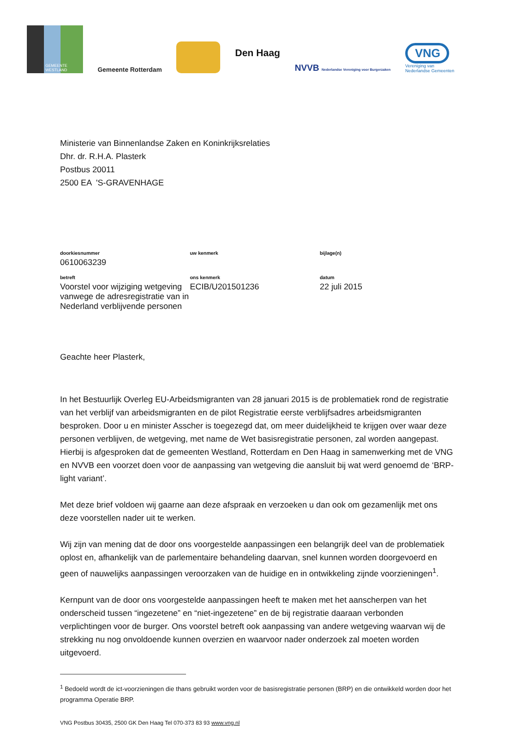GEMEENTE WESTLAND
Gemeente Rotterdam
Den Haag
NVVB Nederlandse Vereniging voor Burgerzaken
VNG
Vereniging van
Nederlandse Gemeenten
Ministerie van Binnenlandse Zaken en Koninkrijksrelaties
Dhr. dr. R.H.A. Plasterk
Postbus 20011
2500 EA 'S-GRAVENHAGE
| doorkiesnummer 0610063239 | uw kenmerk | bijlage(n) |
| betreft Voorstel voor wijziging wetgeving vanwege de adresregistratie van in Nederland verblijvende personen | ons kenmerk ECIB/U201501236 | datum 22 juli 2015 |
Geachte heer Plasterk,
In het Bestuurlijk Overleg EU-Arbeidsmigranten van 28 januari 2015 is de problematiek rond de registratie van het verblijf van arbeidsmigranten en de pilot Registratie eerste verblijfsadres arbeidsmigranten besproken. Door u en minister Asscher is toegezegd dat, om meer duidelijkheid te krijgen over waar deze personen verblijven, de wetgeving, met name de Wet basisregistratie personen, zal worden aangepast. Hierbij is afgesproken dat de gemeenten Westland, Rotterdam en Den Haag in samenwerking met de VNG en NVVB een voorzet doen voor de aanpassing van wetgeving die aansluit bij wat werd genoemd de ‘BRP-light variant’.
Met deze brief voldoen wij gaarne aan deze afspraak en verzoeken u dan ook om gezamenlijk met ons deze voorstellen nader uit te werken.
Wij zijn van mening dat de door ons voorgestelde aanpassingen een belangrijk deel van de problematiek oplost en, afhankelijk van de parlementaire behandeling daarvan, snel kunnen worden doorgevoerd en geen of nauwelijks aanpassingen veroorzaken van de huidige en in ontwikkeling zijnde voorzieningen<sup>1</sup>.
Kernpunt van de door ons voorgestelde aanpassingen heeft te maken met het aanscherpen van het onderscheid tussen “ingezetene” en “niet-ingezetene” en de bij registratie daaraan verbonden verplichtingen voor de burger. Ons voorstel betreft ook aanpassing van andere wetgeving waarvan wij de strekking nu nog onvoldoende kunnen overzien en waarvoor nader onderzoek zal moeten worden uitgevoerd.
<sup>1</sup> Bedoeld wordt de ict-voorzieningen die thans gebruikt worden voor de basisregistratie personen (BRP) en die ontwikkeld worden door het programma Operatie BRP.
VNG Postbus 30435, 2500 GK Den Haag Tel 070-373 83 93 www.vng.nl